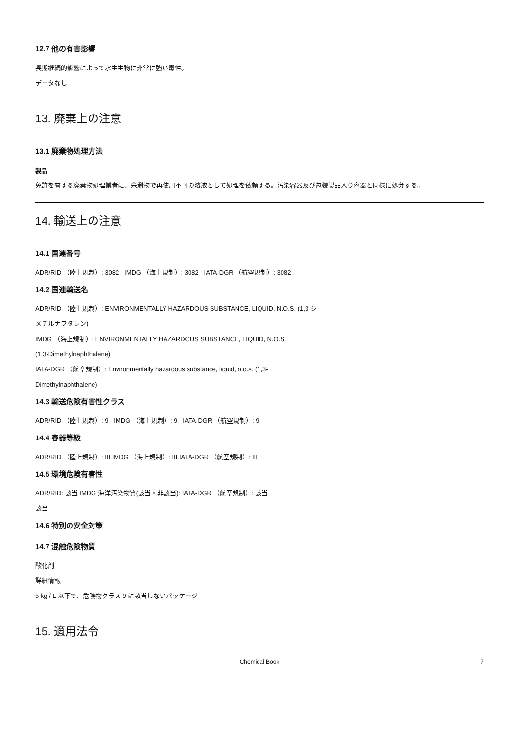12.7 他の有害影響
長期継続的影響によって水生生物に非常に強い毒性。
データなし
13. 廃棄上の注意
13.1 廃棄物処理方法
製品
免許を有する廃棄物処理業者に、余剰物で再使用不可の溶液として処理を依頼する。汚染容器及び包装製品入り容器と同様に処分する。
14. 輸送上の注意
14.1 国連番号
ADR/RID （陸上規制）: 3082 IMDG （海上規制）: 3082 IATA-DGR （航空規制）: 3082
14.2 国連輸送名
ADR/RID （陸上規制）: ENVIRONMENTALLY HAZARDOUS SUBSTANCE, LIQUID, N.O.S. (1,3-ジ
メチルナフタレン)
IMDG （海上規制）: ENVIRONMENTALLY HAZARDOUS SUBSTANCE, LIQUID, N.O.S.
(1,3-Dimethylnaphthalene)
IATA-DGR （航空規制）: Environmentally hazardous substance, liquid, n.o.s. (1,3-
Dimethylnaphthalene)
14.3 輸送危険有害性クラス
ADR/RID （陸上規制）: 9 IMDG （海上規制）: 9 IATA-DGR （航空規制）: 9
14.4 容器等級
ADR/RID （陸上規制）: III IMDG （海上規制）: III IATA-DGR （航空規制）: III
14.5 環境危険有害性
ADR/RID: 該当 IMDG 海洋汚染物質(該当・非該当): IATA-DGR （航空規制）: 該当
該当
14.6 特別の安全対策
14.7 混触危険物質
酸化剤
詳細情報
5 kg / L 以下で、危険物クラス 9 に該当しないパッケージ
15. 適用法令
Chemical Book 7